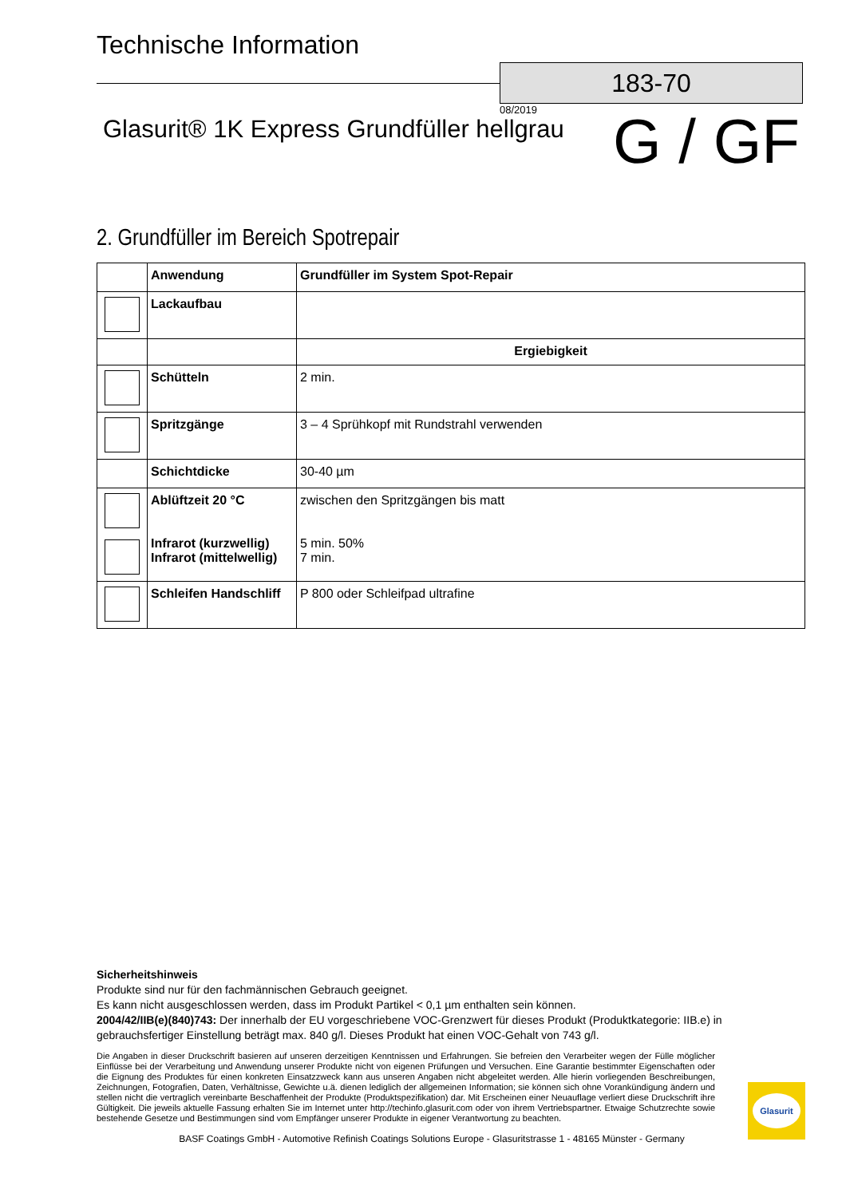Technische Information
183-70
08/2019
Glasurit® 1K Express Grundfüller hellgrau
G / GF
2. Grundfüller im Bereich Spotrepair
| | Anwendung | Grundfüller im System Spot-Repair |
| | Lackaufbau | |
| | | Ergiebigkeit |
| | Schütteln | 2 min. |
| | Spritzgänge | 3 – 4 Sprühkopf mit Rundstrahl verwenden |
| | Schichtdicke | 30-40 µm |
| | Ablüftzeit 20 °C Infrarot (kurzwellig) Infrarot (mittelwellig) | zwischen den Spritzgängen bis matt 5 min. 50% 7 min. |
| | Schleifen Handschliff | P 800 oder Schleifpad ultrafine |
Sicherheitshinweis
Produkte sind nur für den fachmännischen Gebrauch geeignet.
Es kann nicht ausgeschlossen werden, dass im Produkt Partikel < 0,1 µm enthalten sein können.
2004/42/IIB(e)(840)743: Der innerhalb der EU vorgeschriebene VOC-Grenzwert für dieses Produkt (Produktkategorie: IIB.e) in gebrauchsfertiger Einstellung beträgt max. 840 g/l. Dieses Produkt hat einen VOC-Gehalt von 743 g/l.
Die Angaben in dieser Druckschrift basieren auf unseren derzeitigen Kenntnissen und Erfahrungen. Sie befreien den Verarbeiter wegen der Fülle möglicher Einflüsse bei der Verarbeitung und Anwendung unserer Produkte nicht von eigenen Prüfungen und Versuchen. Eine Garantie bestimmter Eigenschaften oder die Eignung des Produktes für einen konkreten Einsatzzweck kann aus unseren Angaben nicht abgeleitet werden. Alle hierin vorliegenden Beschreibungen, Zeichnungen, Fotografien, Daten, Verhältnisse, Gewichte u.ä. dienen lediglich der allgemeinen Information; sie können sich ohne Vorankündigung ändern und stellen nicht die vertraglich vereinbarte Beschaffenheit der Produkte (Produktspezifikation) dar. Mit Erscheinen einer Neuauflage verliert diese Druckschrift ihre Gültigkeit. Die jeweils aktuelle Fassung erhalten Sie im Internet unter http://techinfo.glasurit.com oder von ihrem Vertriebspartner. Etwaige Schutzrechte sowie bestehende Gesetze und Bestimmungen sind vom Empfänger unserer Produkte in eigener Verantwortung zu beachten.
BASF Coatings GmbH - Automotive Refinish Coatings Solutions Europe - Glasuritstrasse 1 - 48165 Münster - Germany
Glasurit